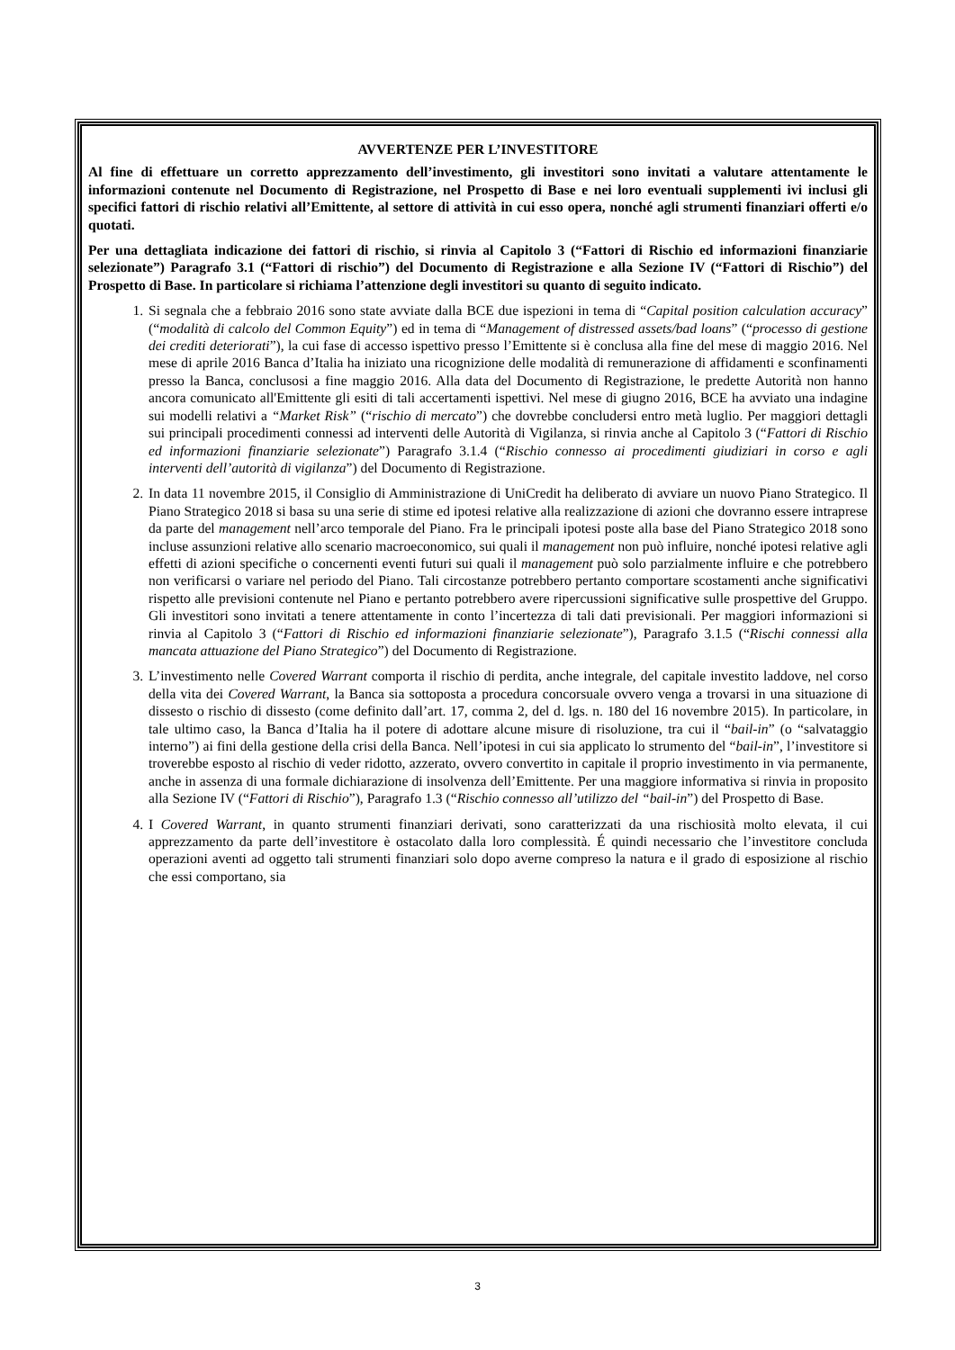AVVERTENZE PER L’INVESTITORE
Al fine di effettuare un corretto apprezzamento dell’investimento, gli investitori sono invitati a valutare attentamente le informazioni contenute nel Documento di Registrazione, nel Prospetto di Base e nei loro eventuali supplementi ivi inclusi gli specifici fattori di rischio relativi all’Emittente, al settore di attività in cui esso opera, nonché agli strumenti finanziari offerti e/o quotati.
Per una dettagliata indicazione dei fattori di rischio, si rinvia al Capitolo 3 (“Fattori di Rischio ed informazioni finanziarie selezionate”) Paragrafo 3.1 (“Fattori di rischio”) del Documento di Registrazione e alla Sezione IV (“Fattori di Rischio”) del Prospetto di Base. In particolare si richiama l’attenzione degli investitori su quanto di seguito indicato.
1. Si segnala che a febbraio 2016 sono state avviate dalla BCE due ispezioni in tema di “Capital position calculation accuracy” (“modalità di calcolo del Common Equity”) ed in tema di “Management of distressed assets/bad loans” (“processo di gestione dei crediti deteriorati”), la cui fase di accesso ispettivo presso l’Emittente si è conclusa alla fine del mese di maggio 2016. Nel mese di aprile 2016 Banca d’Italia ha iniziato una ricognizione delle modalità di remunerazione di affidamenti e sconfinamenti presso la Banca, conclusosi a fine maggio 2016. Alla data del Documento di Registrazione, le predette Autorità non hanno ancora comunicato all'Emittente gli esiti di tali accertamenti ispettivi. Nel mese di giugno 2016, BCE ha avviato una indagine sui modelli relativi a “Market Risk” (“rischio di mercato”) che dovrebbe concludersi entro metà luglio. Per maggiori dettagli sui principali procedimenti connessi ad interventi delle Autorità di Vigilanza, si rinvia anche al Capitolo 3 (“Fattori di Rischio ed informazioni finanziarie selezionate”) Paragrafo 3.1.4 (“Rischio connesso ai procedimenti giudiziari in corso e agli interventi dell’autorità di vigilanza”) del Documento di Registrazione.
2. In data 11 novembre 2015, il Consiglio di Amministrazione di UniCredit ha deliberato di avviare un nuovo Piano Strategico. Il Piano Strategico 2018 si basa su una serie di stime ed ipotesi relative alla realizzazione di azioni che dovranno essere intraprese da parte del management nell’arco temporale del Piano. Fra le principali ipotesi poste alla base del Piano Strategico 2018 sono incluse assunzioni relative allo scenario macroeconomico, sui quali il management non può influire, nonché ipotesi relative agli effetti di azioni specifiche o concernenti eventi futuri sui quali il management può solo parzialmente influire e che potrebbero non verificarsi o variare nel periodo del Piano. Tali circostanze potrebbero pertanto comportare scostamenti anche significativi rispetto alle previsioni contenute nel Piano e pertanto potrebbero avere ripercussioni significative sulle prospettive del Gruppo. Gli investitori sono invitati a tenere attentamente in conto l’incertezza di tali dati previsionali. Per maggiori informazioni si rinvia al Capitolo 3 (“Fattori di Rischio ed informazioni finanziarie selezionate”), Paragrafo 3.1.5 (“Rischi connessi alla mancata attuazione del Piano Strategico”) del Documento di Registrazione.
3. L’investimento nelle Covered Warrant comporta il rischio di perdita, anche integrale, del capitale investito laddove, nel corso della vita dei Covered Warrant, la Banca sia sottoposta a procedura concorsuale ovvero venga a trovarsi in una situazione di dissesto o rischio di dissesto (come definito dall’art. 17, comma 2, del d. lgs. n. 180 del 16 novembre 2015). In particolare, in tale ultimo caso, la Banca d’Italia ha il potere di adottare alcune misure di risoluzione, tra cui il “bail-in” (o “salvataggio interno”) ai fini della gestione della crisi della Banca. Nell’ipotesi in cui sia applicato lo strumento del “bail-in”, l’investitore si troverebbe esposto al rischio di veder ridotto, azzerato, ovvero convertito in capitale il proprio investimento in via permanente, anche in assenza di una formale dichiarazione di insolvenza dell’Emittente. Per una maggiore informativa si rinvia in proposito alla Sezione IV (“Fattori di Rischio”), Paragrafo 1.3 (“Rischio connesso all’utilizzo del “bail-in”) del Prospetto di Base.
4. I Covered Warrant, in quanto strumenti finanziari derivati, sono caratterizzati da una rischiosità molto elevata, il cui apprezzamento da parte dell’investitore è ostacolato dalla loro complessità. É quindi necessario che l’investitore concluda operazioni aventi ad oggetto tali strumenti finanziari solo dopo averne compreso la natura e il grado di esposizione al rischio che essi comportano, sia
3